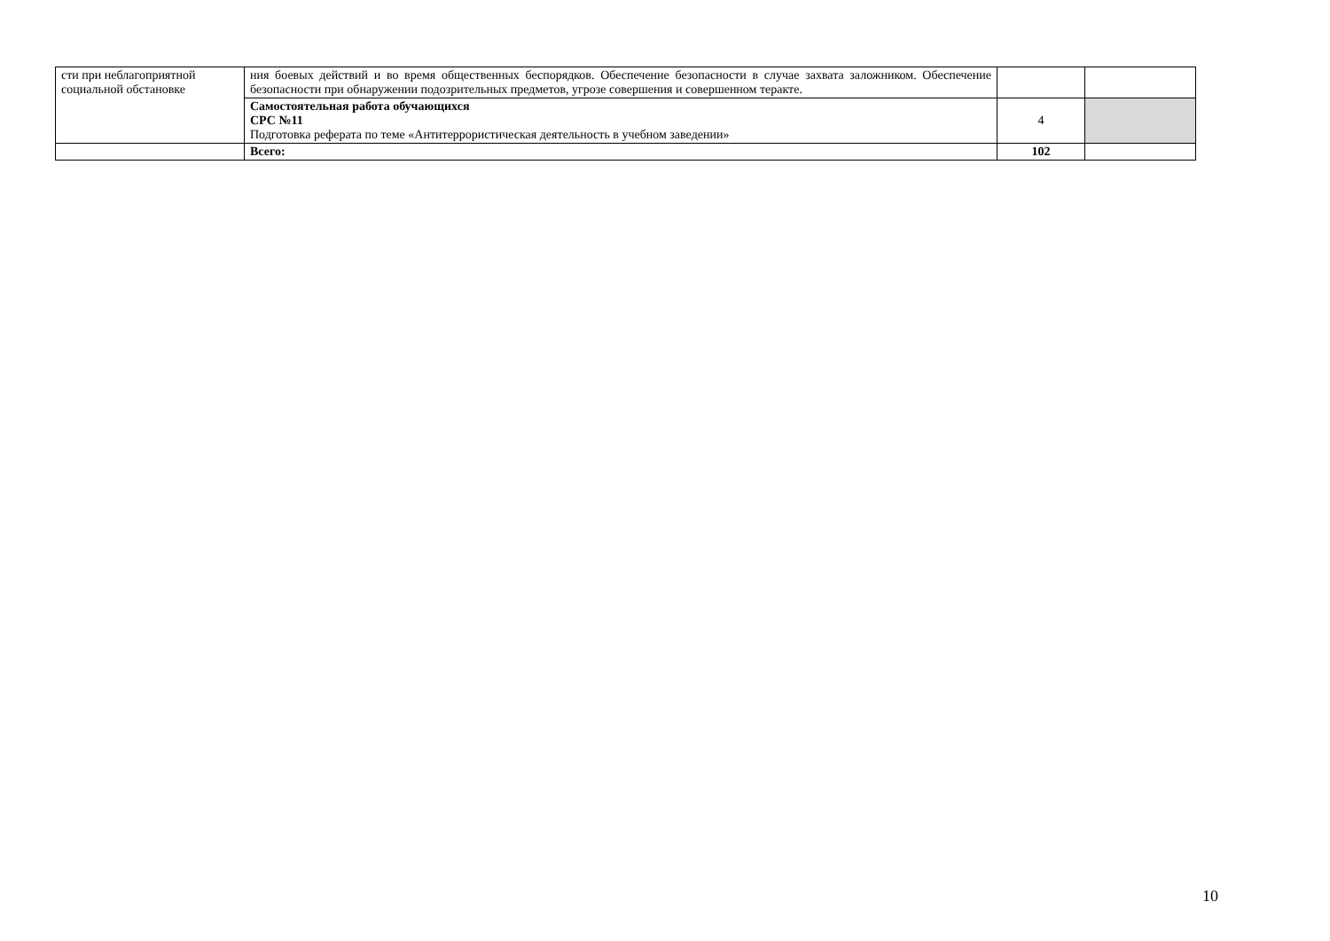| сти при неблагоприятной социальной обстановке | ния боевых действий и во время общественных беспорядков. Обеспечение безопасности в случае захвата заложником. Обеспечение безопасности при обнаружении подозрительных предметов, угрозе совершения и совершенном теракте. | | |
| | Самостоятельная работа обучающихся СРС №11 Подготовка реферата по теме «Антитеррористическая деятельность в учебном заведении» | 4 | |
| | Всего: | 102 | |
10